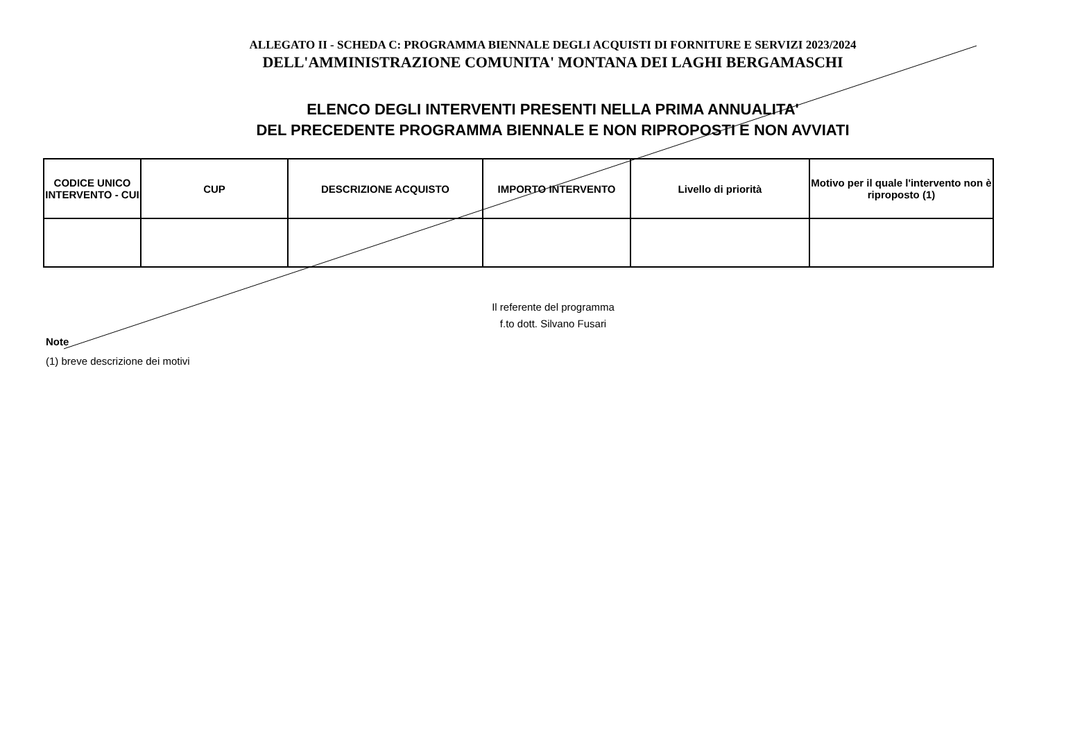ALLEGATO II - SCHEDA C: PROGRAMMA BIENNALE DEGLI ACQUISTI DI FORNITURE E SERVIZI 2023/2024
DELL'AMMINISTRAZIONE COMUNITA' MONTANA DEI LAGHI BERGAMASCHI
ELENCO DEGLI INTERVENTI PRESENTI NELLA PRIMA ANNUALITA'
DEL PRECEDENTE PROGRAMMA BIENNALE E NON RIPROPOSTI E NON AVVIATI
| CODICE UNICO INTERVENTO - CUI | CUP | DESCRIZIONE ACQUISTO | IMPORTO INTERVENTO | Livello di priorità | Motivo per il quale l'intervento non è riproposto (1) |
| --- | --- | --- | --- | --- | --- |
Il referente del programma
f.to dott. Silvano Fusari
Note
(1) breve descrizione dei motivi